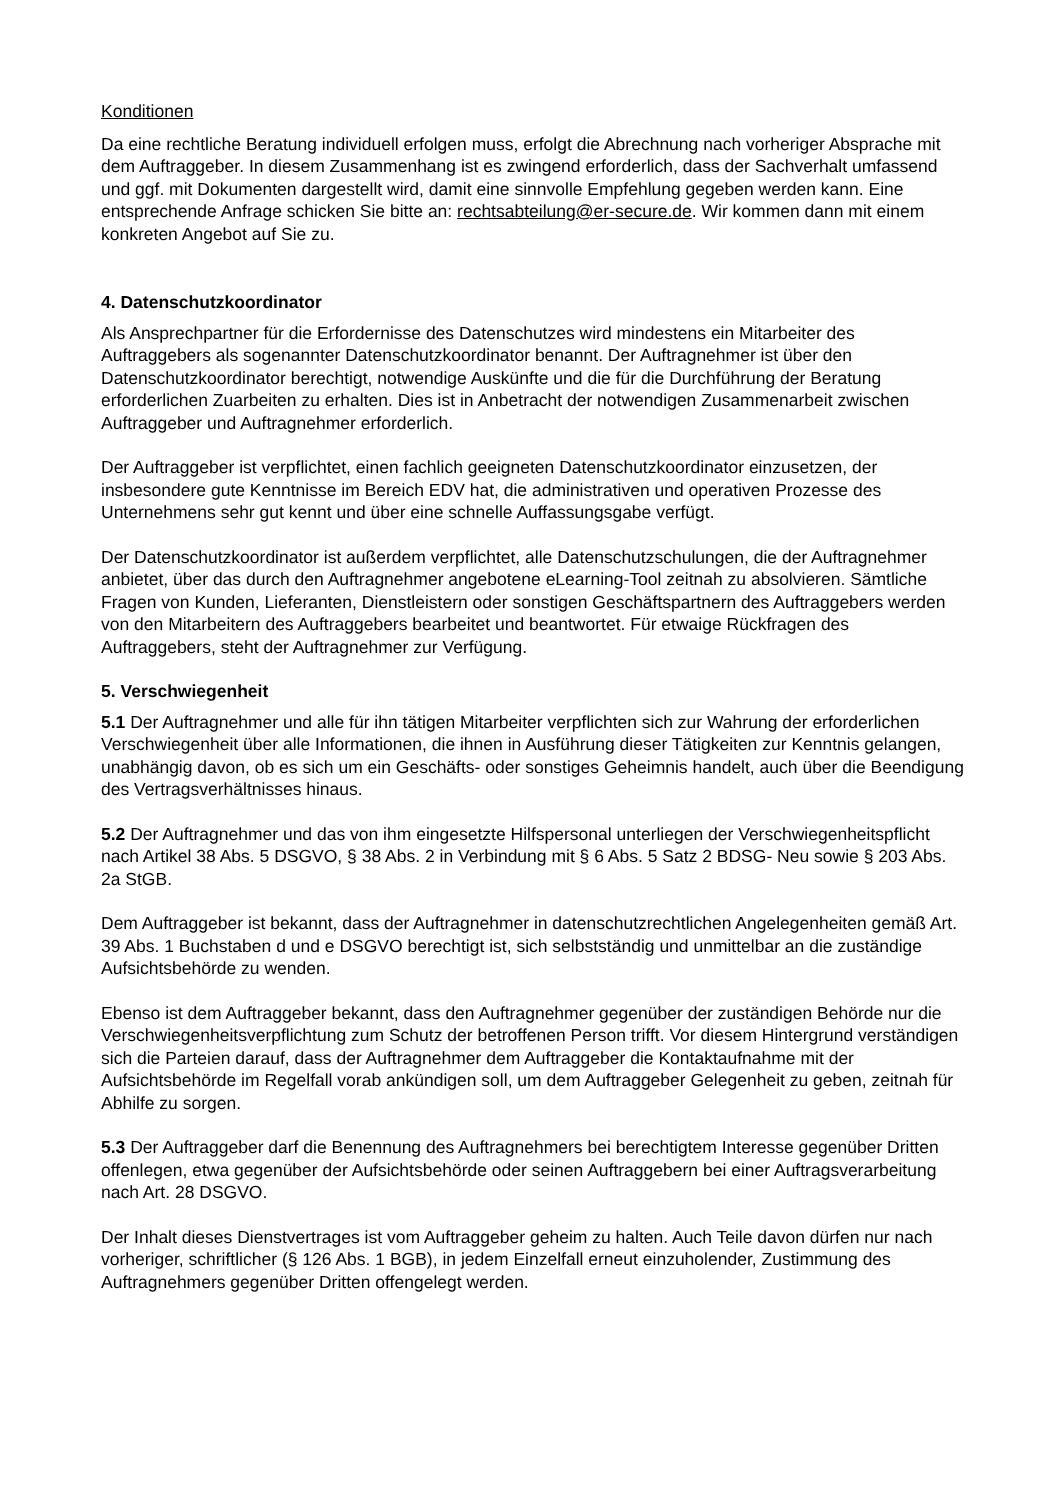Konditionen
Da eine rechtliche Beratung individuell erfolgen muss, erfolgt die Abrechnung nach vorheriger Absprache mit dem Auftraggeber. In diesem Zusammenhang ist es zwingend erforderlich, dass der Sachverhalt umfassend und ggf. mit Dokumenten dargestellt wird, damit eine sinnvolle Empfehlung gegeben werden kann. Eine entsprechende Anfrage schicken Sie bitte an: rechtsabteilung@er-secure.de. Wir kommen dann mit einem konkreten Angebot auf Sie zu.
4. Datenschutzkoordinator
Als Ansprechpartner für die Erfordernisse des Datenschutzes wird mindestens ein Mitarbeiter des Auftraggebers als sogenannter Datenschutzkoordinator benannt. Der Auftragnehmer ist über den Datenschutzkoordinator berechtigt, notwendige Auskünfte und die für die Durchführung der Beratung erforderlichen Zuarbeiten zu erhalten. Dies ist in Anbetracht der notwendigen Zusammenarbeit zwischen Auftraggeber und Auftragnehmer erforderlich.
Der Auftraggeber ist verpflichtet, einen fachlich geeigneten Datenschutzkoordinator einzusetzen, der insbesondere gute Kenntnisse im Bereich EDV hat, die administrativen und operativen Prozesse des Unternehmens sehr gut kennt und über eine schnelle Auffassungsgabe verfügt.
Der Datenschutzkoordinator ist außerdem verpflichtet, alle Datenschutzschulungen, die der Auftragnehmer anbietet, über das durch den Auftragnehmer angebotene eLearning-Tool zeitnah zu absolvieren. Sämtliche Fragen von Kunden, Lieferanten, Dienstleistern oder sonstigen Geschäftspartnern des Auftraggebers werden von den Mitarbeitern des Auftraggebers bearbeitet und beantwortet. Für etwaige Rückfragen des Auftraggebers, steht der Auftragnehmer zur Verfügung.
5. Verschwiegenheit
5.1 Der Auftragnehmer und alle für ihn tätigen Mitarbeiter verpflichten sich zur Wahrung der erforderlichen Verschwiegenheit über alle Informationen, die ihnen in Ausführung dieser Tätigkeiten zur Kenntnis gelangen, unabhängig davon, ob es sich um ein Geschäfts- oder sonstiges Geheimnis handelt, auch über die Beendigung des Vertragsverhältnisses hinaus.
5.2 Der Auftragnehmer und das von ihm eingesetzte Hilfspersonal unterliegen der Verschwiegenheitspflicht nach Artikel 38 Abs. 5 DSGVO, § 38 Abs. 2 in Verbindung mit § 6 Abs. 5 Satz 2 BDSG- Neu sowie § 203 Abs. 2a StGB.
Dem Auftraggeber ist bekannt, dass der Auftragnehmer in datenschutzrechtlichen Angelegenheiten gemäß Art. 39 Abs. 1 Buchstaben d und e DSGVO berechtigt ist, sich selbstständig und unmittelbar an die zuständige Aufsichtsbehörde zu wenden.
Ebenso ist dem Auftraggeber bekannt, dass den Auftragnehmer gegenüber der zuständigen Behörde nur die Verschwiegenheitsverpflichtung zum Schutz der betroffenen Person trifft. Vor diesem Hintergrund verständigen sich die Parteien darauf, dass der Auftragnehmer dem Auftraggeber die Kontaktaufnahme mit der Aufsichtsbehörde im Regelfall vorab ankündigen soll, um dem Auftraggeber Gelegenheit zu geben, zeitnah für Abhilfe zu sorgen.
5.3 Der Auftraggeber darf die Benennung des Auftragnehmers bei berechtigtem Interesse gegenüber Dritten offenlegen, etwa gegenüber der Aufsichtsbehörde oder seinen Auftraggebern bei einer Auftragsverarbeitung nach Art. 28 DSGVO.
Der Inhalt dieses Dienstvertrages ist vom Auftraggeber geheim zu halten. Auch Teile davon dürfen nur nach vorheriger, schriftlicher (§ 126 Abs. 1 BGB), in jedem Einzelfall erneut einzuholender, Zustimmung des Auftragnehmers gegenüber Dritten offengelegt werden.